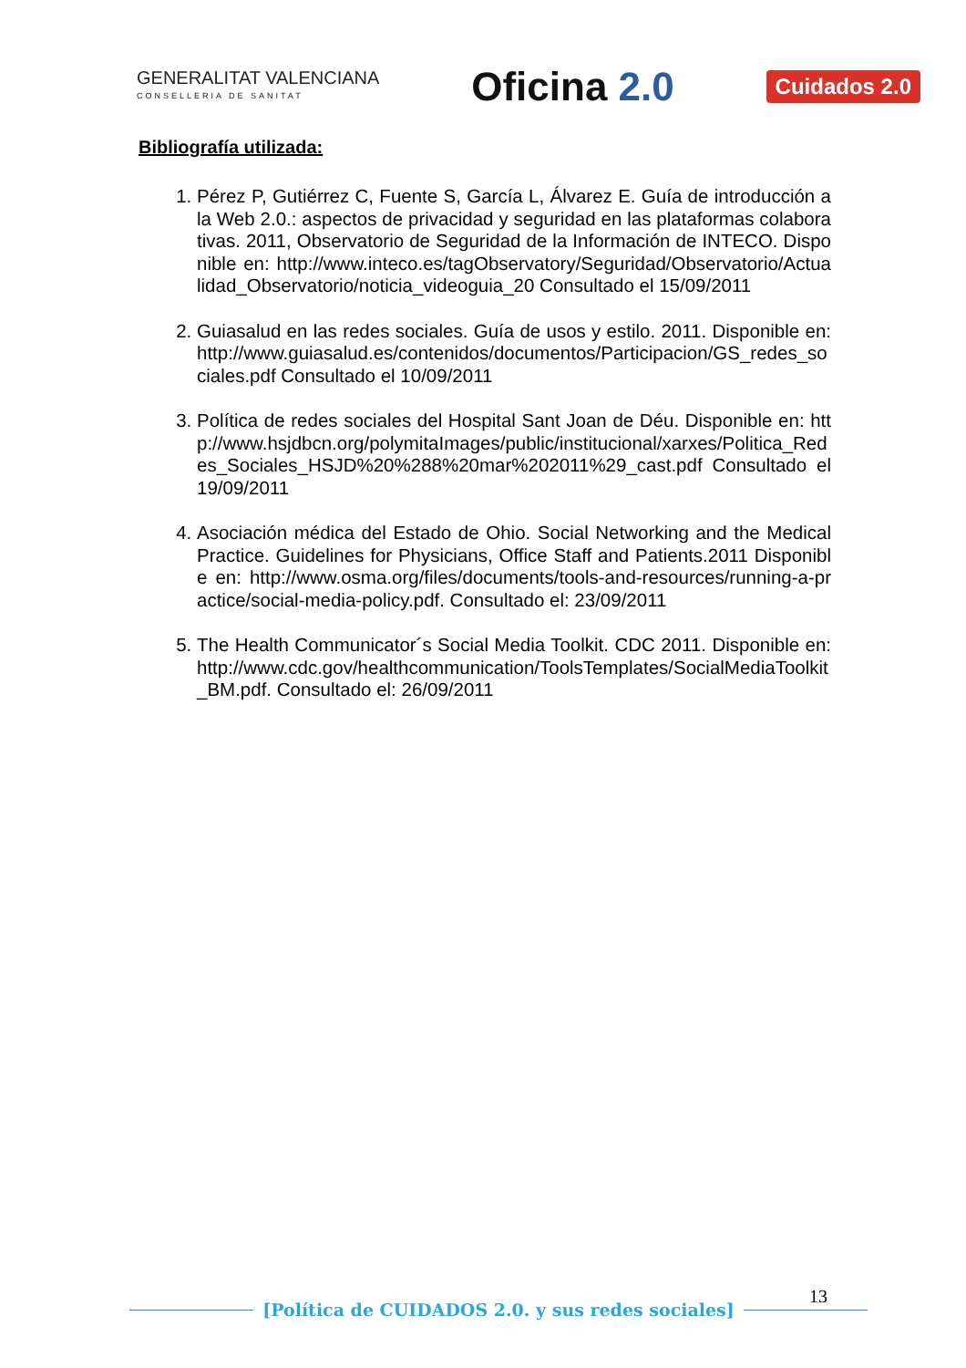GENERALITAT VALENCIANA
CONSELLERIA DE SANITAT
Oficina 2.0
Cuidados 2.0
Bibliografía utilizada:
1. Pérez P, Gutiérrez C, Fuente S, García L, Álvarez E. Guía de introducción a la Web 2.0.: aspectos de privacidad y seguridad en las plataformas colaborativas. 2011, Observatorio de Seguridad de la Información de INTECO. Disponible en: http://www.inteco.es/tagObservatory/Seguridad/Observatorio/Actualidad_Observatorio/noticia_videoguia_20 Consultado el 15/09/2011
2. Guiasalud en las redes sociales. Guía de usos y estilo. 2011. Disponible en: http://www.guiasalud.es/contenidos/documentos/Participacion/GS_redes_sociales.pdf Consultado el 10/09/2011
3. Política de redes sociales del Hospital Sant Joan de Déu. Disponible en: http://www.hsjdbcn.org/polymitaImages/public/institucional/xarxes/Politica_Redes_Sociales_HSJD%20%288%20mar%202011%29_cast.pdf Consultado el 19/09/2011
4. Asociación médica del Estado de Ohio. Social Networking and the Medical Practice. Guidelines for Physicians, Office Staff and Patients.2011 Disponible en: http://www.osma.org/files/documents/tools-and-resources/running-a-practice/social-media-policy.pdf. Consultado el: 23/09/2011
5. The Health Communicator´s Social Media Toolkit. CDC 2011. Disponible en: http://www.cdc.gov/healthcommunication/ToolsTemplates/SocialMediaToolkit_BM.pdf. Consultado el: 26/09/2011
13
[Política de CUIDADOS 2.0. y sus redes sociales]